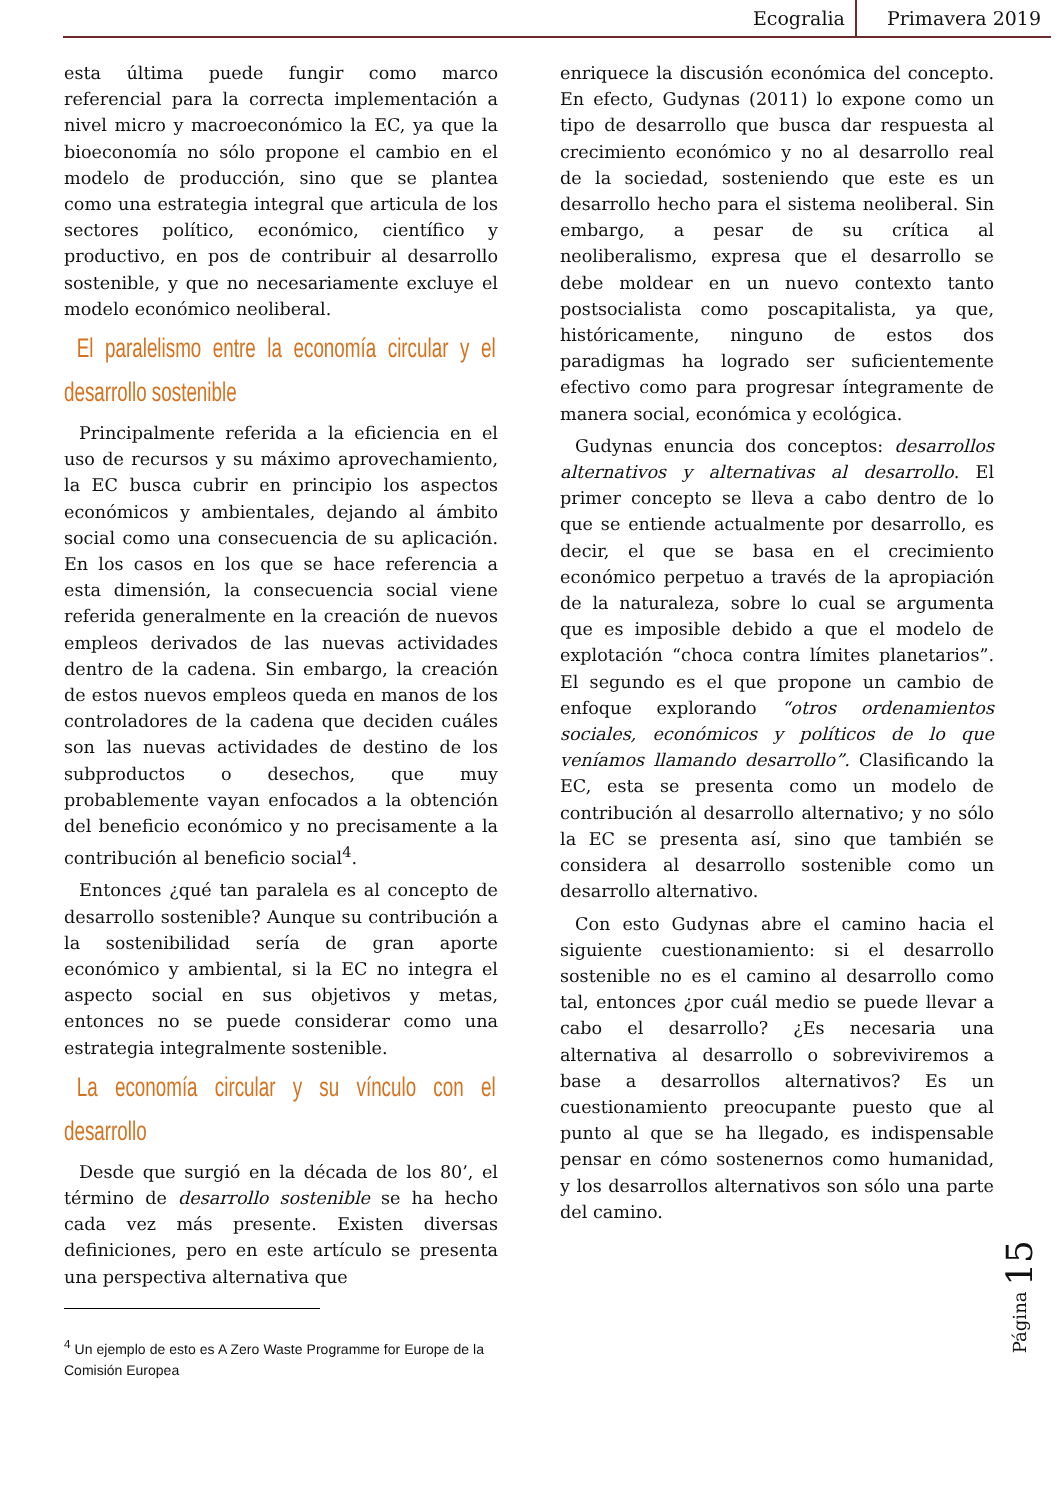Ecogralia Primavera 2019
esta última puede fungir como marco referencial para la correcta implementación a nivel micro y macroeconómico la EC, ya que la bioeconomía no sólo propone el cambio en el modelo de producción, sino que se plantea como una estrategia integral que articula de los sectores político, económico, científico y productivo, en pos de contribuir al desarrollo sostenible, y que no necesariamente excluye el modelo económico neoliberal.
El paralelismo entre la economía circular y el desarrollo sostenible
Principalmente referida a la eficiencia en el uso de recursos y su máximo aprovechamiento, la EC busca cubrir en principio los aspectos económicos y ambientales, dejando al ámbito social como una consecuencia de su aplicación. En los casos en los que se hace referencia a esta dimensión, la consecuencia social viene referida generalmente en la creación de nuevos empleos derivados de las nuevas actividades dentro de la cadena. Sin embargo, la creación de estos nuevos empleos queda en manos de los controladores de la cadena que deciden cuáles son las nuevas actividades de destino de los subproductos o desechos, que muy probablemente vayan enfocados a la obtención del beneficio económico y no precisamente a la contribución al beneficio social<sup>4</sup>.
Entonces ¿qué tan paralela es al concepto de desarrollo sostenible? Aunque su contribución a la sostenibilidad sería de gran aporte económico y ambiental, si la EC no integra el aspecto social en sus objetivos y metas, entonces no se puede considerar como una estrategia integralmente sostenible.
La economía circular y su vínculo con el desarrollo
Desde que surgió en la década de los 80’, el término de desarrollo sostenible se ha hecho cada vez más presente. Existen diversas definiciones, pero en este artículo se presenta una perspectiva alternativa que
<sup>4</sup> Un ejemplo de esto es A Zero Waste Programme for Europe de la Comisión Europea
enriquece la discusión económica del concepto. En efecto, Gudynas (2011) lo expone como un tipo de desarrollo que busca dar respuesta al crecimiento económico y no al desarrollo real de la sociedad, sosteniendo que este es un desarrollo hecho para el sistema neoliberal. Sin embargo, a pesar de su crítica al neoliberalismo, expresa que el desarrollo se debe moldear en un nuevo contexto tanto postsocialista como poscapitalista, ya que, históricamente, ninguno de estos dos paradigmas ha logrado ser suficientemente efectivo como para progresar íntegramente de manera social, económica y ecológica.
Gudynas enuncia dos conceptos: desarrollos alternativos y alternativas al desarrollo. El primer concepto se lleva a cabo dentro de lo que se entiende actualmente por desarrollo, es decir, el que se basa en el crecimiento económico perpetuo a través de la apropiación de la naturaleza, sobre lo cual se argumenta que es imposible debido a que el modelo de explotación “choca contra límites planetarios”. El segundo es el que propone un cambio de enfoque explorando “otros ordenamientos sociales, económicos y políticos de lo que veníamos llamando desarrollo”. Clasificando la EC, esta se presenta como un modelo de contribución al desarrollo alternativo; y no sólo la EC se presenta así, sino que también se considera al desarrollo sostenible como un desarrollo alternativo.
Con esto Gudynas abre el camino hacia el siguiente cuestionamiento: si el desarrollo sostenible no es el camino al desarrollo como tal, entonces ¿por cuál medio se puede llevar a cabo el desarrollo? ¿Es necesaria una alternativa al desarrollo o sobreviviremos a base a desarrollos alternativos? Es un cuestionamiento preocupante puesto que al punto al que se ha llegado, es indispensable pensar en cómo sostenernos como humanidad, y los desarrollos alternativos son sólo una parte del camino.
Página 15